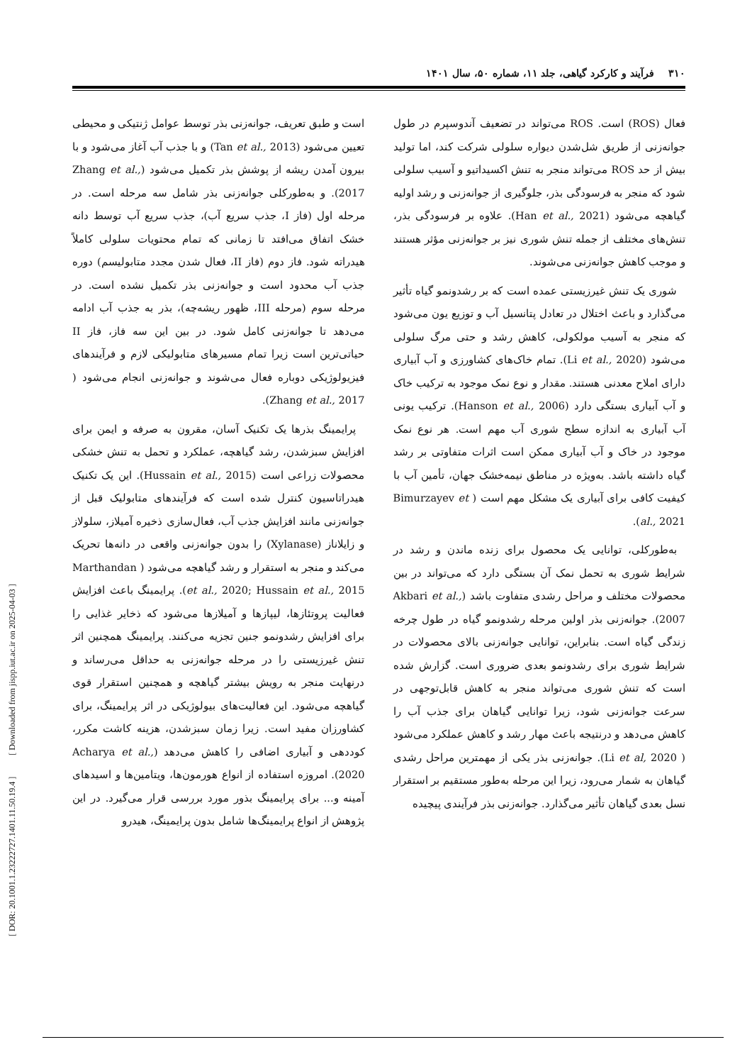۳۱۰فرآیند و کارکرد گیاهی، جلد ۱۱، شماره ۵۰، سال ۱۴۰۱
فعال (ROS) است. ROS می‌تواند در تضعیف آندوسپرم در طول جوانه‌زنی از طریق شل‌شدن دیواره سلولی شرکت کند، اما تولید بیش از حد ROS می‌تواند منجر به تنش اکسیداتیو و آسیب سلولی شود که منجر به فرسودگی بذر، جلوگیری از جوانه‌زنی و رشد اولیه گیاهچه می‌شود (Han et al., 2021). علاوه بر فرسودگی بذر، تنش‌های مختلف از جمله تنش شوری نیز بر جوانه‌زنی مؤثر هستند و موجب کاهش جوانه‌زنی می‌شوند.
شوری یک تنش غیرزیستی عمده است که بر رشدونمو گیاه تأثیر می‌گذارد و باعث اختلال در تعادل پتانسیل آب و توزیع یون می‌شود که منجر به آسیب مولکولی، کاهش رشد و حتی مرگ سلولی می‌شود (Li et al., 2020). تمام خاک‌های کشاورزی و آب آبیاری دارای املاح معدنی هستند. مقدار و نوع نمک موجود به ترکیب خاک و آب آبیاری بستگی دارد (Hanson et al., 2006). ترکیب یونی آب آبیاری به اندازه سطح شوری آب مهم است. هر نوع نمک موجود در خاک و آب آبیاری ممکن است اثرات متفاوتی بر رشد گیاه داشته باشد. به‌ویژه در مناطق نیمه‌خشک جهان، تأمین آب با کیفیت کافی برای آبیاری یک مشکل مهم است ( Bimurzayev et al., 2021).
به‌طورکلی، توانایی یک محصول برای زنده ماندن و رشد در شرایط شوری به تحمل نمک آن بستگی دارد که می‌تواند در بین محصولات مختلف و مراحل رشدی متفاوت باشد (Akbari et al., 2007). جوانه‌زنی بذر اولین مرحله رشدونمو گیاه در طول چرخه زندگی گیاه است. بنابراین، توانایی جوانه‌زنی بالای محصولات در شرایط شوری برای رشدونمو بعدی ضروری است. گزارش شده است که تنش شوری می‌تواند منجر به کاهش قابل‌توجهی در سرعت جوانه‌زنی شود، زیرا توانایی گیاهان برای جذب آب را کاهش می‌دهد و درنتیجه باعث مهار رشد و کاهش عملکرد می‌شود ( Li et al, 2020). جوانه‌زنی بذر یکی از مهمترین مراحل رشدی گیاهان به شمار می‌رود، زیرا این مرحله به‌طور مستقیم بر استقرار نسل بعدی گیاهان تأثیر می‌گذارد. جوانه‌زنی بذر فرآیندی پیچیده
است و طبق تعریف، جوانه‌زنی بذر توسط عوامل ژنتیکی و محیطی تعیین می‌شود (Tan et al., 2013) و با جذب آب آغاز می‌شود و با بیرون آمدن ریشه از پوشش بذر تکمیل می‌شود (Zhang et al., 2017). و به‌طورکلی جوانه‌زنی بذر شامل سه مرحله است. در مرحله اول (فاز I، جذب سریع آب)، جذب سریع آب توسط دانه خشک اتفاق می‌افتد تا زمانی که تمام محتویات سلولی کاملاً هیدراته شود. فاز دوم (فاز II، فعال شدن مجدد متابولیسم) دوره جذب آب محدود است و جوانه‌زنی بذر تکمیل نشده است. در مرحله سوم (مرحله III، ظهور ریشه‌چه)، بذر به جذب آب ادامه می‌دهد تا جوانه‌زنی کامل شود. در بین این سه فاز، فاز II حیاتی‌ترین است زیرا تمام مسیرهای متابولیکی لازم و فرآیندهای فیزیولوژیکی دوباره فعال می‌شوند و جوانه‌زنی انجام می‌شود ( Zhang et al., 2017).
پرایمینگ بذرها یک تکنیک آسان، مقرون به صرفه و ایمن برای افزایش سبزشدن، رشد گیاهچه، عملکرد و تحمل به تنش خشکی محصولات زراعی است (Hussain et al., 2015). این یک تکنیک هیدراتاسیون کنترل شده است که فرآیندهای متابولیک قبل از جوانه‌زنی مانند افزایش جذب آب، فعال‌سازی ذخیره آمیلاز، سلولاز و زایلاناز (Xylanase) را بدون جوانه‌زنی واقعی در دانه‌ها تحریک می‌کند و منجر به استقرار و رشد گیاهچه می‌شود ( Marthandan et al., 2020; Hussain et al., 2015). پرایمینگ باعث افزایش فعالیت پروتئازها، لیپازها و آمیلازها می‌شود که ذخایر غذایی را برای افزایش رشدونمو جنین تجزیه می‌کنند. پرایمینگ همچنین اثر تنش غیرزیستی را در مرحله جوانه‌زنی به حداقل می‌رساند و درنهایت منجر به رویش بیشتر گیاهچه و همچنین استقرار قوی گیاهچه می‌شود. این فعالیت‌های بیولوژیکی در اثر پرایمینگ، برای کشاورزان مفید است. زیرا زمان سبزشدن، هزینه کاشت مکرر، کوددهی و آبیاری اضافی را کاهش می‌دهد (Acharya et al., 2020). امروزه استفاده از انواع هورمون‌ها، ویتامین‌ها و اسیدهای آمینه و... برای پرایمینگ بذور مورد بررسی قرار می‌گیرد. در این پژوهش از انواع پرایمینگ‌ها شامل بدون پرایمینگ، هیدرو
[ DOR: 20.1001.1.23222727.1401.11.50.19.4 ] [ Downloaded from jispp.iut.ac.ir on 2025-04-03 ]